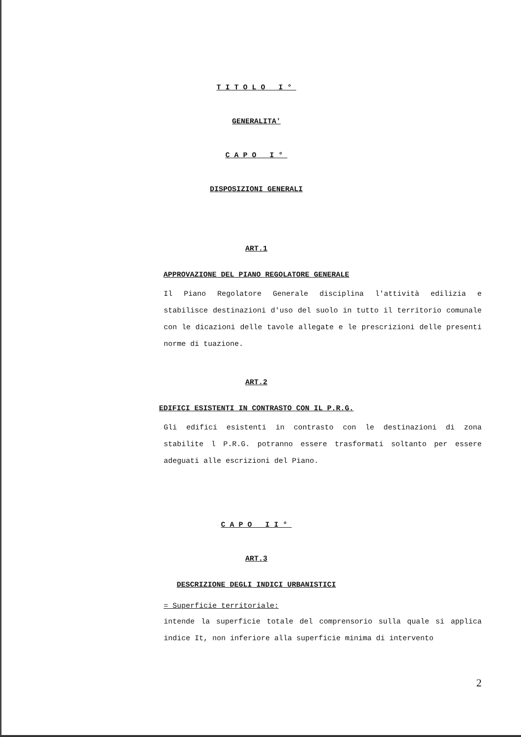TITOLO I°
GENERALITA'
CAPO I°
DISPOSIZIONI GENERALI
ART.1
APPROVAZIONE DEL PIANO REGOLATORE GENERALE
Il Piano Regolatore Generale disciplina l'attività edilizia e stabilisce destinazioni d'uso del suolo in tutto il territorio comunale con le dicazioni delle tavole allegate e le prescrizioni delle presenti norme di tuazione.
ART.2
EDIFICI ESISTENTI IN CONTRASTO CON IL P.R.G.
Gli edifici esistenti in contrasto con le destinazioni di zona stabilite l P.R.G. potranno essere trasformati soltanto per essere adeguati alle escrizioni del Piano.
CAPO II°
ART.3
DESCRIZIONE DEGLI INDICI URBANISTICI
= Superficie territoriale:
intende la superficie totale del comprensorio sulla quale si applica indice It, non inferiore alla superficie minima di intervento
2